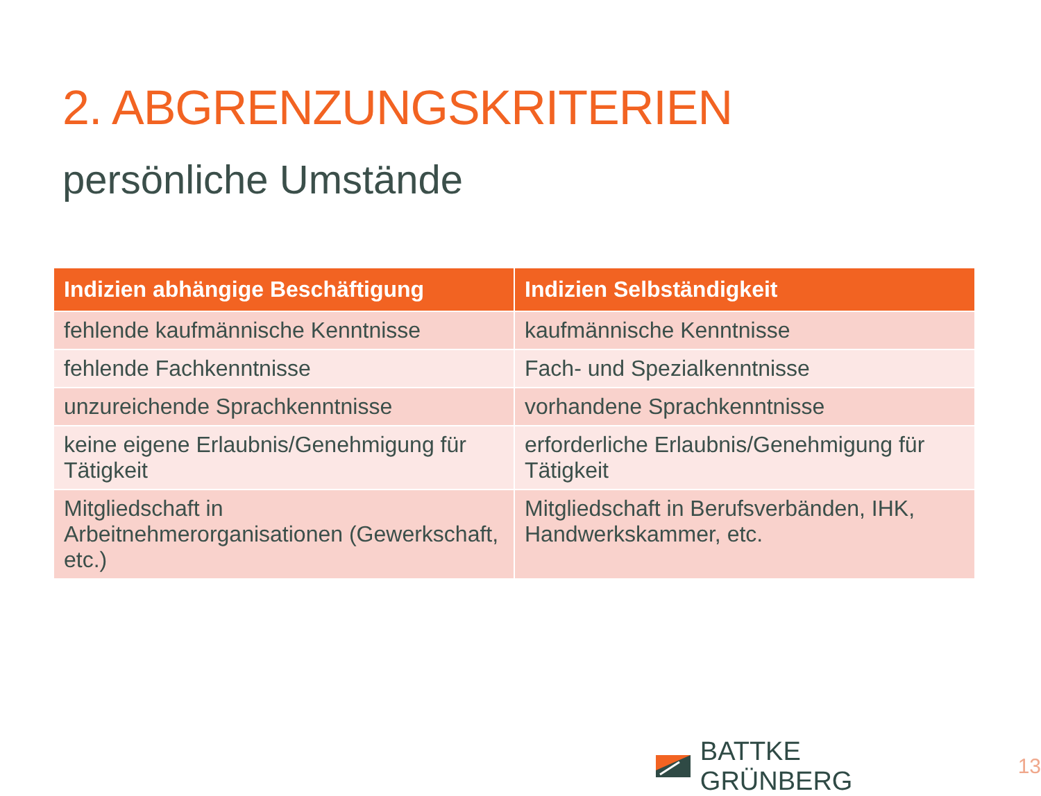2. ABGRENZUNGSKRITERIEN
persönliche Umstände
| Indizien abhängige Beschäftigung | Indizien Selbständigkeit |
| --- | --- |
| fehlende kaufmännische Kenntnisse | kaufmännische Kenntnisse |
| fehlende Fachkenntnisse | Fach- und Spezialkenntnisse |
| unzureichende Sprachkenntnisse | vorhandene Sprachkenntnisse |
| keine eigene Erlaubnis/Genehmigung für Tätigkeit | erforderliche Erlaubnis/Genehmigung für Tätigkeit |
| Mitgliedschaft in Arbeitnehmerorganisationen (Gewerkschaft, etc.) | Mitgliedschaft in Berufsverbänden, IHK, Handwerkskammer, etc. |
BATTKE GRÜNBERG 13